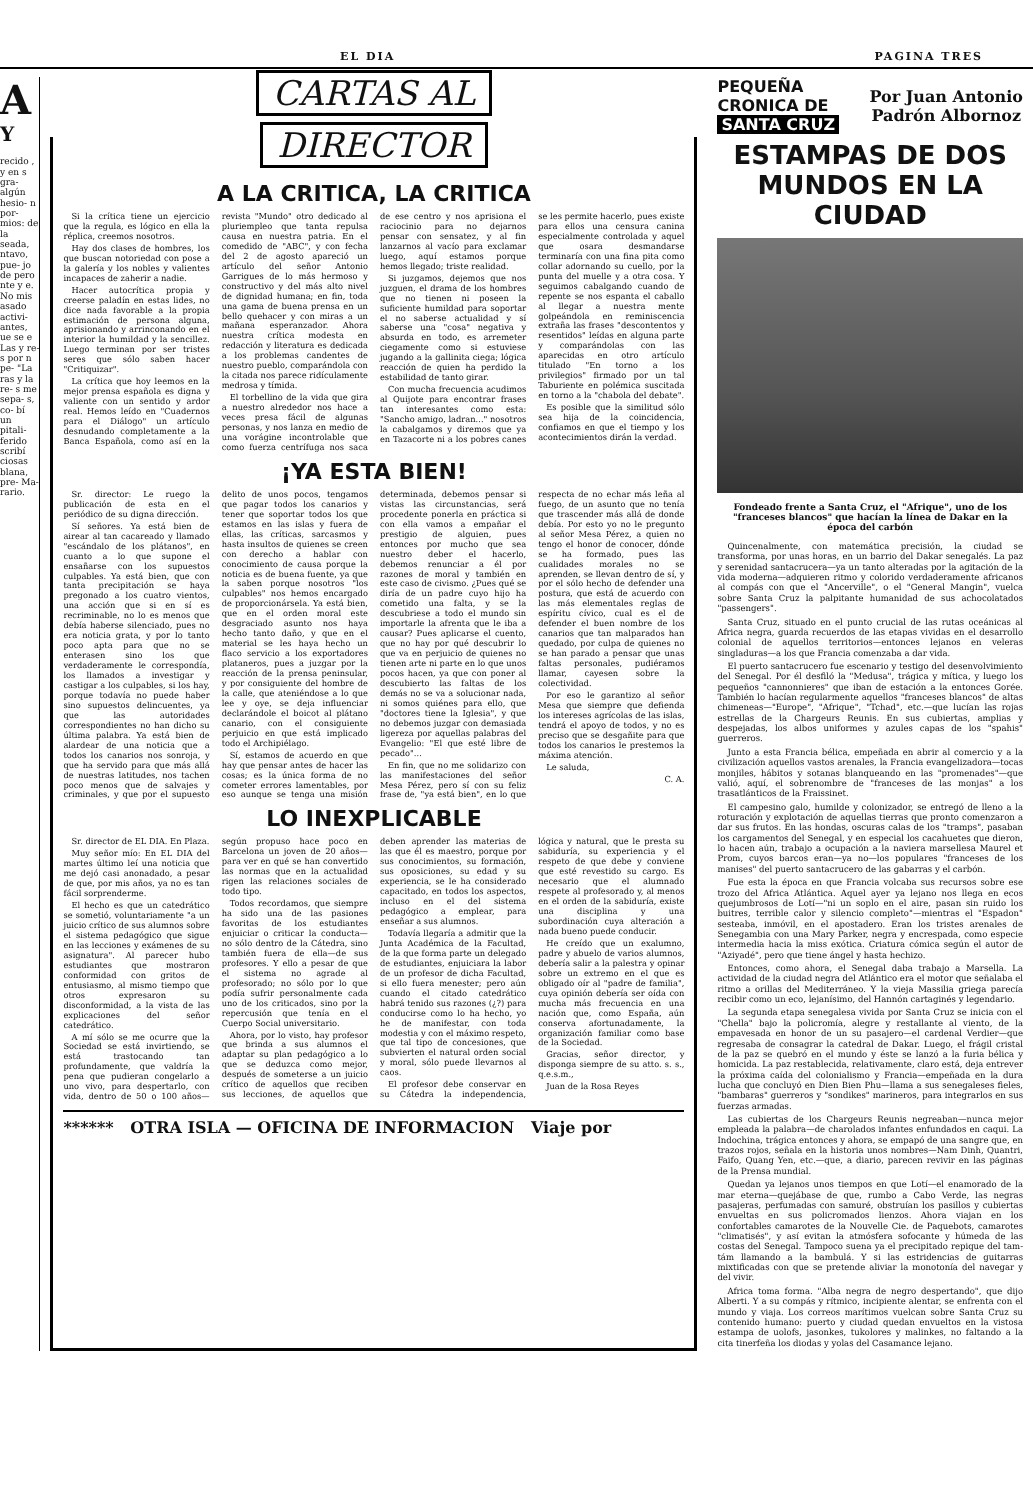EL DIA PAGINA TRES
A
Y
recido , y en s gra- algún hesio- n por- mios: de la seada, ntavo, pue- jo de pero nte y e. No mis asado activi- antes, ue se e Las y re- s por n pe- "La ras y la re- s me sepa- s, co- bí un pitali- ferido scribí ciosas blana, pre- Ma- rario.
CARTAS AL
DIRECTOR
A LA CRITICA, LA CRITICA
Si la crítica tiene un ejercicio que la regula, es lógico en ella la réplica, creemos nosotros.
Hay dos clases de hombres, los que buscan notoriedad con pose a la galería y los nobles y valientes incapaces de zaherir a nadie.
Hacer autocrítica propia y creerse paladín en estas lides, no dice nada favorable a la propia estimación de persona alguna, aprisionando y arrinconando en el interior la humildad y la sencillez. Luego terminan por ser tristes seres que sólo saben hacer "Critiquizar".
La crítica que hoy leemos en la mejor prensa española es digna y valiente con un sentido y ardor real. Hemos leído en "Cuadernos para el Diálogo" un artículo desnudando completamente a la Banca Española, como así en la revista "Mundo" otro dedicado al pluriempleo que tanta repulsa causa en nuestra patria. En el comedido de "ABC", y con fecha del 2 de agosto apareció un artículo del señor Antonio Garrigues de lo más hermoso y constructivo y del más alto nivel de dignidad humana; en fin, toda una gama de buena prensa en un bello quehacer y con miras a un mañana esperanzador. Ahora nuestra crítica modesta en redacción y literatura es dedicada a los problemas candentes de nuestro pueblo, comparándola con la citada nos parece ridículamente medrosa y tímida.
El torbellino de la vida que gira a nuestro alrededor nos hace a veces presa fácil de algunas personas, y nos lanza en medio de una vorágine incontrolable que como fuerza centrífuga nos saca de ese centro y nos aprisiona el raciocinio para no dejarnos pensar con sensatez, y al fin lanzarnos al vacío para exclamar luego, aquí estamos porque hemos llegado; triste realidad.
Si juzgamos, dejemos que nos juzguen, el drama de los hombres que no tienen ni poseen la suficiente humildad para soportar el no saberse actualidad y sí saberse una "cosa" negativa y absurda en todo, es arremeter ciegamente como si estuviese jugando a la gallinita ciega; lógica reacción de quien ha perdido la estabilidad de tanto girar.
Con mucha frecuencia acudimos al Quijote para encontrar frases tan interesantes como esta: "Sancho amigo, ladran..." nosotros la cabalgamos y diremos que ya en Tazacorte ni a los pobres canes se les permite hacerlo, pues existe para ellos una censura canina especialmente controlada y aquel que osara desmandarse terminaría con una fina pita como collar adornando su cuello, por la punta del muelle y a otra cosa. Y seguimos cabalgando cuando de repente se nos espanta el caballo al llegar a nuestra mente golpeándola en reminiscencia extraña las frases "descontentos y resentidos" leídas en alguna parte y comparándolas con las aparecidas en otro artículo titulado "En torno a los privilegios" firmado por un tal Taburiente en polémica suscitada en torno a la "chabola del debate".
Es posible que la similitud sólo sea hija de la coincidencia, confiamos en que el tiempo y los acontecimientos dirán la verdad.
¡YA ESTA BIEN!
Sr. director: Le ruego la publicación de esta en el periódico de su digna dirección.
Sí señores. Ya está bien de airear al tan cacareado y llamado "escándalo de los plátanos", en cuanto a lo que supone el ensañarse con los supuestos culpables. Ya está bien, que con tanta precipitación se haya pregonado a los cuatro vientos, una acción que si en sí es recriminable, no lo es menos que debía haberse silenciado, pues no era noticia grata, y por lo tanto poco apta para que no se enterasen sino los que verdaderamente le correspondía, los llamados a investigar y castigar a los culpables, si los hay, porque todavía no puede haber sino supuestos delincuentes, ya que las autoridades correspondientes no han dicho su última palabra. Ya está bien de alardear de una noticia que a todos los canarios nos sonroja, y que ha servido para que más allá de nuestras latitudes, nos tachen poco menos que de salvajes y criminales, y que por el supuesto delito de unos pocos, tengamos que pagar todos los canarios y tener que soportar todos los que estamos en las islas y fuera de ellas, las críticas, sarcasmos y hasta insultos de quienes se creen con derecho a hablar con conocimiento de causa porque la noticia es de buena fuente, ya que la saben porque nosotros "los culpables" nos hemos encargado de proporcionársela. Ya está bien, que en el orden moral este desgraciado asunto nos haya hecho tanto daño, y que en el material se les haya hecho un flaco servicio a los exportadores plataneros, pues a juzgar por la reacción de la prensa peninsular, y por consiguiente del hombre de la calle, que ateniéndose a lo que lee y oye, se deja influenciar declarándole el boicot al plátano canario, con el consiguiente perjuicio en que está implicado todo el Archipiélago.
Sí, estamos de acuerdo en que hay que pensar antes de hacer las cosas; es la única forma de no cometer errores lamentables, por eso aunque se tenga una misión determinada, debemos pensar si vistas las circunstancias, será procedente ponerla en práctica si con ella vamos a empañar el prestigio de alguien, pues entonces por mucho que sea nuestro deber el hacerlo, debemos renunciar a él por razones de moral y también en este caso de civismo. ¿Pues qué se diría de un padre cuyo hijo ha cometido una falta, y se la descubriese a todo el mundo sin importarle la afrenta que le iba a causar? Pues aplicarse el cuento, que no hay por qué descubrir lo que va en perjuicio de quienes no tienen arte ni parte en lo que unos pocos hacen, ya que con poner al descubierto las faltas de los demás no se va a solucionar nada, ni somos quiénes para ello, que "doctores tiene la Iglesia", y que no debemos juzgar con demasiada ligereza por aquellas palabras del Evangelio: "El que esté libre de pecado"...
En fin, que no me solidarizo con las manifestaciones del señor Mesa Pérez, pero sí con su feliz frase de, "ya está bien", en lo que respecta de no echar más leña al fuego, de un asunto que no tenía que trascender más allá de donde debía. Por esto yo no le pregunto al señor Mesa Pérez, a quien no tengo el honor de conocer, dónde se ha formado, pues las cualidades morales no se aprenden, se llevan dentro de sí, y por el sólo hecho de defender una postura, que está de acuerdo con las más elementales reglas de espíritu cívico, cual es el de defender el buen nombre de los canarios que tan malparados han quedado, por culpa de quienes no se han parado a pensar que unas faltas personales, pudiéramos llamar, cayesen sobre la colectividad.
Por eso le garantizo al señor Mesa que siempre que defienda los intereses agrícolas de las islas, tendrá el apoyo de todos, y no es preciso que se desgañite para que todos los canarios le prestemos la máxima atención.
Le saluda,
C. A.
LO INEXPLICABLE
Sr. director de EL DIA. En Plaza.
Muy señor mío: En EL DIA del martes último leí una noticia que me dejó casi anonadado, a pesar de que, por mis años, ya no es tan fácil sorprenderme.
El hecho es que un catedrático se sometió, voluntariamente "a un juicio crítico de sus alumnos sobre el sistema pedagógico que sigue en las lecciones y exámenes de su asignatura". Al parecer hubo estudiantes que mostraron conformidad con gritos de entusiasmo, al mismo tiempo que otros expresaron su disconformidad, a la vista de las explicaciones del señor catedrático.
A mí sólo se me ocurre que la Sociedad se está invirtiendo, se está trastocando tan profundamente, que valdría la pena que pudieran congelarlo a uno vivo, para despertarlo, con vida, dentro de 50 o 100 años—según propuso hace poco en Barcelona un joven de 20 años—para ver en qué se han convertido las normas que en la actualidad rigen las relaciones sociales de todo tipo.
Todos recordamos, que siempre ha sido una de las pasiones favoritas de los estudiantes enjuiciar o criticar la conducta—no sólo dentro de la Cátedra, sino también fuera de ella—de sus profesores. Y ello a pesar de que el sistema no agrade al profesorado; no sólo por lo que podía sufrir personalmente cada uno de los criticados, sino por la repercusión que tenía en el Cuerpo Social universitario.
Ahora, por lo visto, hay profesor que brinda a sus alumnos el adaptar su plan pedagógico a lo que se deduzca como mejor, después de someterse a un juicio crítico de aquellos que reciben sus lecciones, de aquellos que deben aprender las materias de las que él es maestro, porque por sus conocimientos, su formación, sus oposiciones, su edad y su experiencia, se le ha considerado capacitado, en todos los aspectos, incluso en el del sistema pedagógico a emplear, para enseñar a sus alumnos.
Todavía llegaría a admitir que la Junta Académica de la Facultad, de la que forma parte un delegado de estudiantes, enjuiciara la labor de un profesor de dicha Facultad, si ello fuera menester; pero aún cuando el citado catedrático habrá tenido sus razones (¿?) para conducirse como lo ha hecho, yo he de manifestar, con toda modestia y con el máximo respeto, que tal tipo de concesiones, que subvierten el natural orden social y moral, sólo puede llevarnos al caos.
El profesor debe conservar en su Cátedra la independencia, lógica y natural, que le presta su sabiduría, su experiencia y el respeto de que debe y conviene que esté revestido su cargo. Es necesario que el alumnado respete al profesorado y, al menos en el orden de la sabiduría, existe una disciplina y una subordinación cuya alteración a nada bueno puede conducir.
He creído que un exalumno, padre y abuelo de varios alumnos, debería salir a la palestra y opinar sobre un extremo en el que es obligado oír al "padre de familia", cuya opinión debería ser oída con mucha más frecuencia en una nación que, como España, aún conserva afortunadamente, la organización familiar como base de la Sociedad.
Gracias, señor director, y disponga siempre de su atto. s. s., q.e.s.m.,
Juan de la Rosa Reyes
****** OTRA ISLA — OFICINA DE INFORMACION Viaje por
PEQUEÑA
CRONICA DE
SANTA CRUZ
Por Juan Antonio
Padrón Albornoz
ESTAMPAS DE DOS MUNDOS EN LA CIUDAD
Fondeado frente a Santa Cruz, el "Afrique", uno de los "franceses blancos" que hacían la línea de Dakar en la época del carbón
Quincenalmente, con matemática precisión, la ciudad se transforma, por unas horas, en un barrio del Dakar senegalés. La paz y serenidad santacrucera—ya un tanto alteradas por la agitación de la vida moderna—adquieren ritmo y colorido verdaderamente africanos al compás con que el "Ancerville", o el "General Mangin", vuelca sobre Santa Cruz la palpitante humanidad de sus achocolatados "passengers".
Santa Cruz, situado en el punto crucial de las rutas oceánicas al Africa negra, guarda recuerdos de las etapas vividas en el desarrollo colonial de aquellos territorios—entonces lejanos en veleras singladuras—a los que Francia comenzaba a dar vida.
El puerto santacrucero fue escenario y testigo del desenvolvimiento del Senegal. Por él desfiló la "Medusa", trágica y mítica, y luego los pequeños "cannonnieres" que iban de estación a la entonces Gorée. También lo hacían regularmente aquellos "franceses blancos" de altas chimeneas—"Europe", "Afrique", "Tchad", etc.—que lucían las rojas estrellas de la Chargeurs Reunis. En sus cubiertas, amplias y despejadas, los albos uniformes y azules capas de los "spahis" guerreros.
Junto a esta Francia bélica, empeñada en abrir al comercio y a la civilización aquellos vastos arenales, la Francia evangelizadora—tocas monjiles, hábitos y sotanas blanqueando en las "promenades"—que valió, aquí, el sobrenombre de "franceses de las monjas" a los trasatlánticos de la Fraissinet.
El campesino galo, humilde y colonizador, se entregó de lleno a la roturación y explotación de aquellas tierras que pronto comenzaron a dar sus frutos. En las hondas, oscuras calas de los "tramps", pasaban los cargamentos del Senegal, y en especial los cacahuetes que dieron, lo hacen aún, trabajo a ocupación a la naviera marsellesa Maurel et Prom, cuyos barcos eran—ya no—los populares "franceses de los manises" del puerto santacrucero de las gabarras y el carbón.
Fue esta la época en que Francia volcaba sus recursos sobre ese trozo del Africa Atlántica. Aquel ayer ya lejano nos llega en ecos quejumbrosos de Lotí—"ni un soplo en el aire, pasan sin ruido los buitres, terrible calor y silencio completo"—mientras el "Espadon" sesteaba, inmóvil, en el apostadero. Eran los tristes arenales de Senegambia con una Mary Parker, negra y encrespada, como especie intermedia hacia la miss exótica. Criatura cómica según el autor de "Aziyadé", pero que tiene ángel y hasta hechizo.
Entonces, como ahora, el Senegal daba trabajo a Marsella. La actividad de la ciudad negra del Atlántico era el motor que señalaba el ritmo a orillas del Mediterráneo. Y la vieja Massilia griega parecía recibir como un eco, lejanísimo, del Hannón cartaginés y legendario.
La segunda etapa senegalesa vivida por Santa Cruz se inicia con el "Chella" bajo la policromía, alegre y restallante al viento, de la empavesada en honor de un su pasajero—el cardenal Verdier—que regresaba de consagrar la catedral de Dakar. Luego, el frágil cristal de la paz se quebró en el mundo y éste se lanzó a la furia bélica y homicida. La paz restablecida, relativamente, claro está, deja entrever la próxima caída del colonialismo y Francia—empeñada en la dura lucha que concluyó en Dien Bien Phu—llama a sus senegaleses fieles, "bambaras" guerreros y "sondikes" marineros, para integrarlos en sus fuerzas armadas.
Las cubiertas de los Chargeurs Reunis negreaban—nunca mejor empleada la palabra—de charolados infantes enfundados en caqui. La Indochina, trágica entonces y ahora, se empapó de una sangre que, en trazos rojos, señala en la historia unos nombres—Nam Dinh, Quantri, Faifo, Quang Yen, etc.—que, a diario, parecen revivir en las páginas de la Prensa mundial.
Quedan ya lejanos unos tiempos en que Lotí—el enamorado de la mar eterna—quejábase de que, rumbo a Cabo Verde, las negras pasajeras, perfumadas con samuré, obstruían los pasillos y cubiertas envueltas en sus policromados lienzos. Ahora viajan en los confortables camarotes de la Nouvelle Cie. de Paquebots, camarotes "climatisés", y así evitan la atmósfera sofocante y húmeda de las costas del Senegal. Tampoco suena ya el precipitado repique del tam-tám llamando a la bambulá. Y si las estridencias de guitarras mixtificadas con que se pretende aliviar la monotonía del navegar y del vivir.
Africa toma forma. "Alba negra de negro despertando", que dijo Alberti. Y a su compás y rítmico, incipiente alentar, se enfrenta con el mundo y viaja. Los correos marítimos vuelcan sobre Santa Cruz su contenido humano: puerto y ciudad quedan envueltos en la vistosa estampa de uolofs, jasonkes, tukolores y malinkes, no faltando a la cita tinerfeña los diodas y yolas del Casamance lejano.